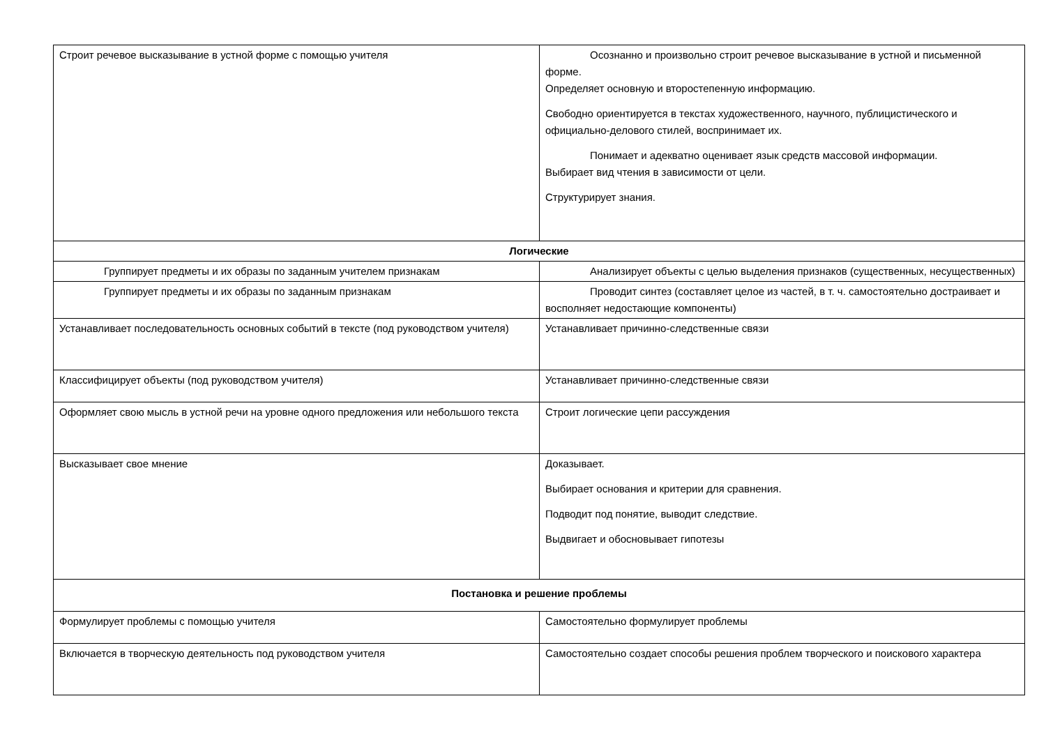| Строит речевое высказывание в устной форме с помощью учителя | Осознанно и произвольно строит речевое высказывание в устной и письменной форме. Определяет основную и второстепенную информацию. Свободно ориентируется в текстах художественного, научного, публицистического и официально-делового стилей, воспринимает их. Понимает и адекватно оценивает язык средств массовой информации. Выбирает вид чтения в зависимости от цели. Структурирует знания. |
| Логические | |
| Группирует предметы и их образы по заданным учителем признакам | Анализирует объекты с целью выделения признаков (существенных, несущественных) |
| Группирует предметы и их образы по заданным признакам | Проводит синтез (составляет целое из частей, в т. ч. самостоятельно достраивает и восполняет недостающие компоненты) |
| Устанавливает последовательность основных событий в тексте (под руководством учителя) | Устанавливает причинно-следственные связи |
| Классифицирует объекты (под руководством учителя) | Устанавливает причинно-следственные связи |
| Оформляет свою мысль в устной речи на уровне одного предложения или небольшого текста | Строит логические цепи рассуждения |
| Высказывает свое мнение | Доказывает. Выбирает основания и критерии для сравнения. Подводит под понятие, выводит следствие. Выдвигает и обосновывает гипотезы |
| Постановка и решение проблемы | |
| Формулирует проблемы с помощью учителя | Самостоятельно формулирует проблемы |
| Включается в творческую деятельность под руководством учителя | Самостоятельно создает способы решения проблем творческого и поискового характера |